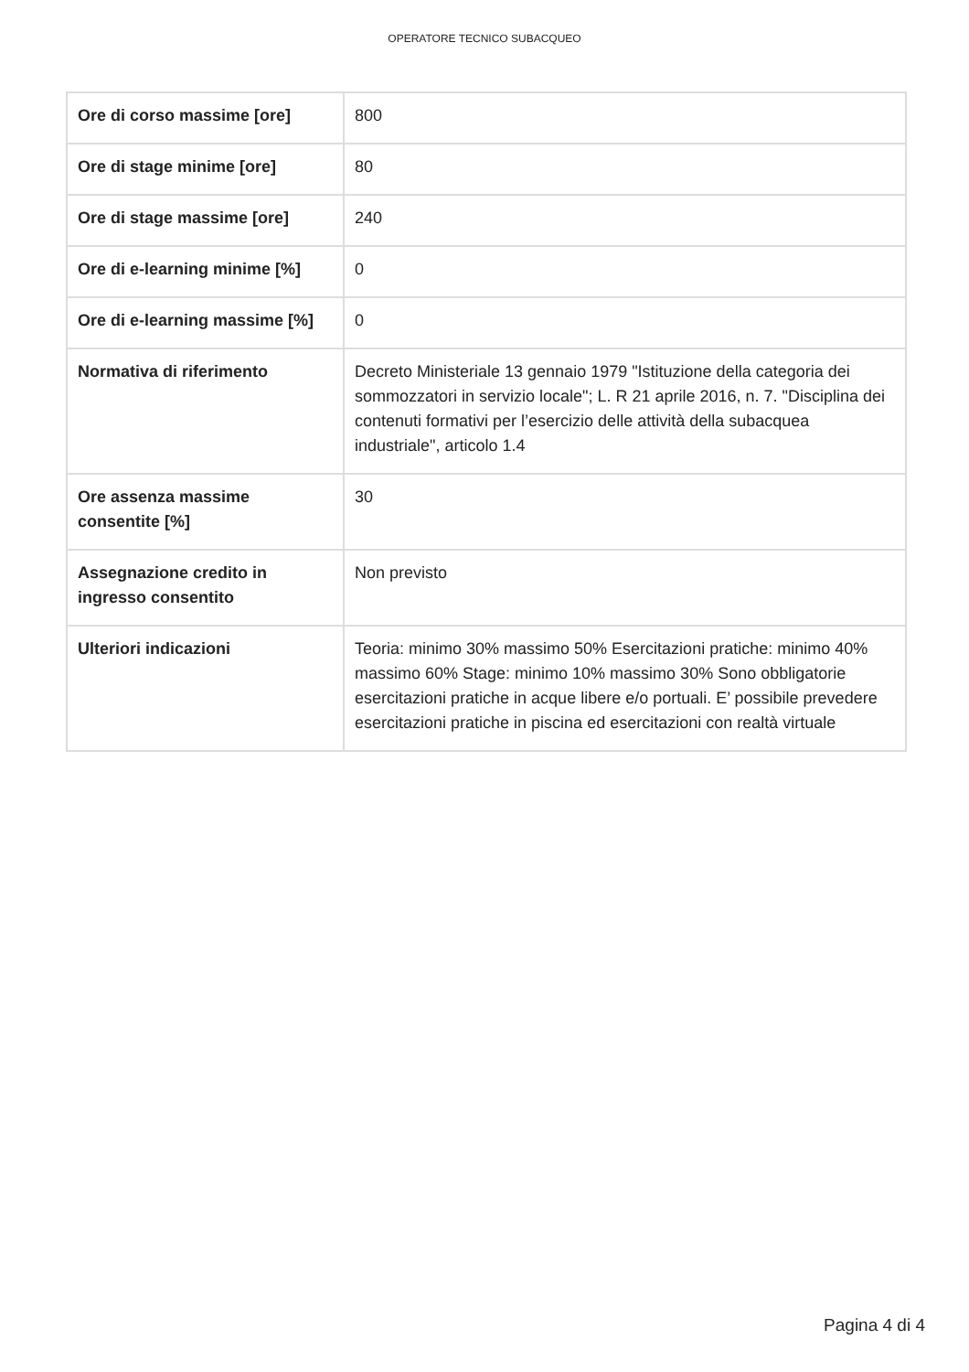OPERATORE TECNICO SUBACQUEO
| Ore di corso massime [ore] | 800 |
| Ore di stage minime [ore] | 80 |
| Ore di stage massime [ore] | 240 |
| Ore di e-learning minime [%] | 0 |
| Ore di e-learning massime [%] | 0 |
| Normativa di riferimento | Decreto Ministeriale 13 gennaio 1979 "Istituzione della categoria dei sommozzatori in servizio locale"; L. R 21 aprile 2016, n. 7. "Disciplina dei contenuti formativi per l’esercizio delle attività della subacquea industriale", articolo 1.4 |
| Ore assenza massime consentite [%] | 30 |
| Assegnazione credito in ingresso consentito | Non previsto |
| Ulteriori indicazioni | Teoria: minimo 30% massimo 50% Esercitazioni pratiche: minimo 40% massimo 60% Stage: minimo 10% massimo 30% Sono obbligatorie esercitazioni pratiche in acque libere e/o portuali. E’ possibile prevedere esercitazioni pratiche in piscina ed esercitazioni con realtà virtuale |
Pagina 4 di 4